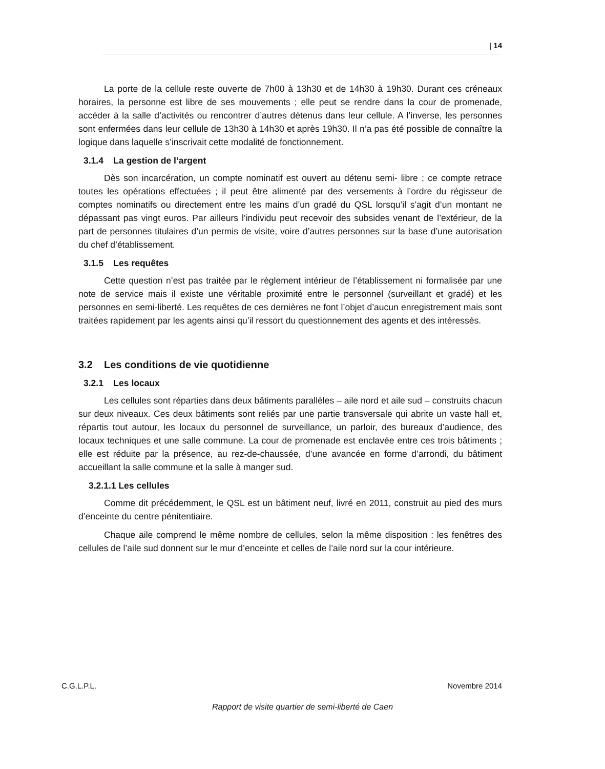| 14
La porte de la cellule reste ouverte de 7h00 à 13h30 et de 14h30 à 19h30. Durant ces créneaux horaires, la personne est libre de ses mouvements ; elle peut se rendre dans la cour de promenade, accéder à la salle d’activités ou rencontrer d’autres détenus dans leur cellule. A l’inverse, les personnes sont enfermées dans leur cellule de 13h30 à 14h30 et après 19h30. Il n’a pas été possible de connaître la logique dans laquelle s’inscrivait cette modalité de fonctionnement.
3.1.4 La gestion de l’argent
Dès son incarcération, un compte nominatif est ouvert au détenu semi- libre ; ce compte retrace toutes les opérations effectuées ; il peut être alimenté par des versements à l’ordre du régisseur de comptes nominatifs ou directement entre les mains d’un gradé du QSL lorsqu’il s’agit d’un montant ne dépassant pas vingt euros. Par ailleurs l’individu peut recevoir des subsides venant de l’extérieur, de la part de personnes titulaires d’un permis de visite, voire d’autres personnes sur la base d’une autorisation du chef d’établissement.
3.1.5 Les requêtes
Cette question n’est pas traitée par le règlement intérieur de l’établissement ni formalisée par une note de service mais il existe une véritable proximité entre le personnel (surveillant et gradé) et les personnes en semi-liberté. Les requêtes de ces dernières ne font l’objet d’aucun enregistrement mais sont traitées rapidement par les agents ainsi qu’il ressort du questionnement des agents et des intéressés.
3.2 Les conditions de vie quotidienne
3.2.1 Les locaux
Les cellules sont réparties dans deux bâtiments parallèles – aile nord et aile sud – construits chacun sur deux niveaux. Ces deux bâtiments sont reliés par une partie transversale qui abrite un vaste hall et, répartis tout autour, les locaux du personnel de surveillance, un parloir, des bureaux d’audience, des locaux techniques et une salle commune. La cour de promenade est enclavée entre ces trois bâtiments ; elle est réduite par la présence, au rez-de-chaussée, d’une avancée en forme d’arrondi, du bâtiment accueillant la salle commune et la salle à manger sud.
3.2.1.1 Les cellules
Comme dit précédemment, le QSL est un bâtiment neuf, livré en 2011, construit au pied des murs d’enceinte du centre pénitentiaire.
Chaque aile comprend le même nombre de cellules, selon la même disposition : les fenêtres des cellules de l’aile sud donnent sur le mur d’enceinte et celles de l’aile nord sur la cour intérieure.
C.G.L.P.L. Novembre 2014
Rapport de visite quartier de semi-liberté de Caen